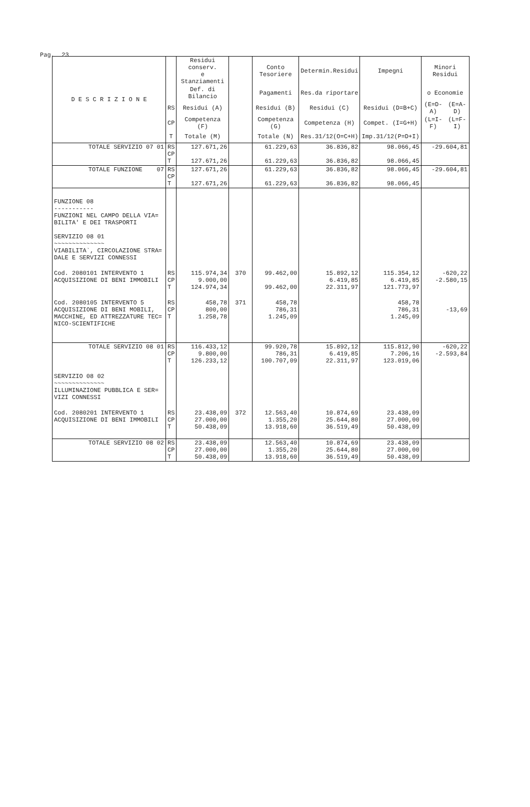Pag. 23
| D E S C R I Z I O N E | | Residui conserv. e Stanziamenti | | Conto Tesoriere | Determin.Residui | Impegni | Minori Residui | |
| --- | --- | --- | --- | --- | --- | --- | --- | --- |
| | | Def. di Bilancio | | Pagamenti | Res.da riportare | | o Economie | |
| | RS | Residui (A) | | Residui (B) | Residui (C) | Residui (D=B+C) | (E=D-A) | (E=A-D) |
| | CP | Competenza (F) | | Competenza (G) | Competenza (H) | Compet. (I=G+H) | (L=I-F) | (L=F-I) |
| | T | Totale (M) | | Totale (N) | Res.31/12(O=C+H) | Imp.31/12(P=D+I) | | |
| TOTALE SERVIZIO 07 01 | RS CP T | 127.671,26 127.671,26 | | 61.229,63 61.229,63 | 36.836,82 36.836,82 | 98.066,45 98.066,45 | -29.604,81 | |
| TOTALE FUNZIONE 07 | RS CP T | 127.671,26 127.671,26 | | 61.229,63 61.229,63 | 36.836,82 36.836,82 | 98.066,45 98.066,45 | -29.604,81 | |
| FUNZIONE 08 ----------- FUNZIONI NEL CAMPO DELLA VIA= BILITA' E DEI TRASPORTI SERVIZIO 08 01 ~~~~~~~~~~~~~~ VIABILITA`, CIRCOLAZIONE STRA= DALE E SERVIZI CONNESSI | | | | | | | | |
| Cod. 2080101 INTERVENTO 1 ACQUISIZIONE DI BENI IMMOBILI | RS CP T | 115.974,34 9.000,00 124.974,34 | 370 | 99.462,00 99.462,00 | 15.892,12 6.419,85 22.311,97 | 115.354,12 6.419,85 121.773,97 | -620,22 -2.580,15 | |
| Cod. 2080105 INTERVENTO 5 ACQUISIZIONE DI BENI MOBILI, MACCHINE, ED ATTREZZATURE TEC= NICO-SCIENTIFICHE | RS CP T | 458,78 800,00 1.258,78 | 371 | 458,78 786,31 1.245,09 | | 458,78 786,31 1.245,09 | -13,69 | |
| TOTALE SERVIZIO 08 01 | RS CP T | 116.433,12 9.800,00 126.233,12 | | 99.920,78 786,31 100.707,09 | 15.892,12 6.419,85 22.311,97 | 115.812,90 7.206,16 123.019,06 | -620,22 -2.593,84 | |
| SERVIZIO 08 02 ~~~~~~~~~~~~~~ ILLUMINAZIONE PUBBLICA E SER= VIZI CONNESSI | | | | | | | | |
| Cod. 2080201 INTERVENTO 1 ACQUISIZIONE DI BENI IMMOBILI | RS CP T | 23.438,09 27.000,00 50.438,09 | 372 | 12.563,40 1.355,20 13.918,60 | 10.874,69 25.644,80 36.519,49 | 23.438,09 27.000,00 50.438,09 | | |
| TOTALE SERVIZIO 08 02 | RS CP T | 23.438,09 27.000,00 50.438,09 | | 12.563,40 1.355,20 13.918,60 | 10.874,69 25.644,80 36.519,49 | 23.438,09 27.000,00 50.438,09 | | |